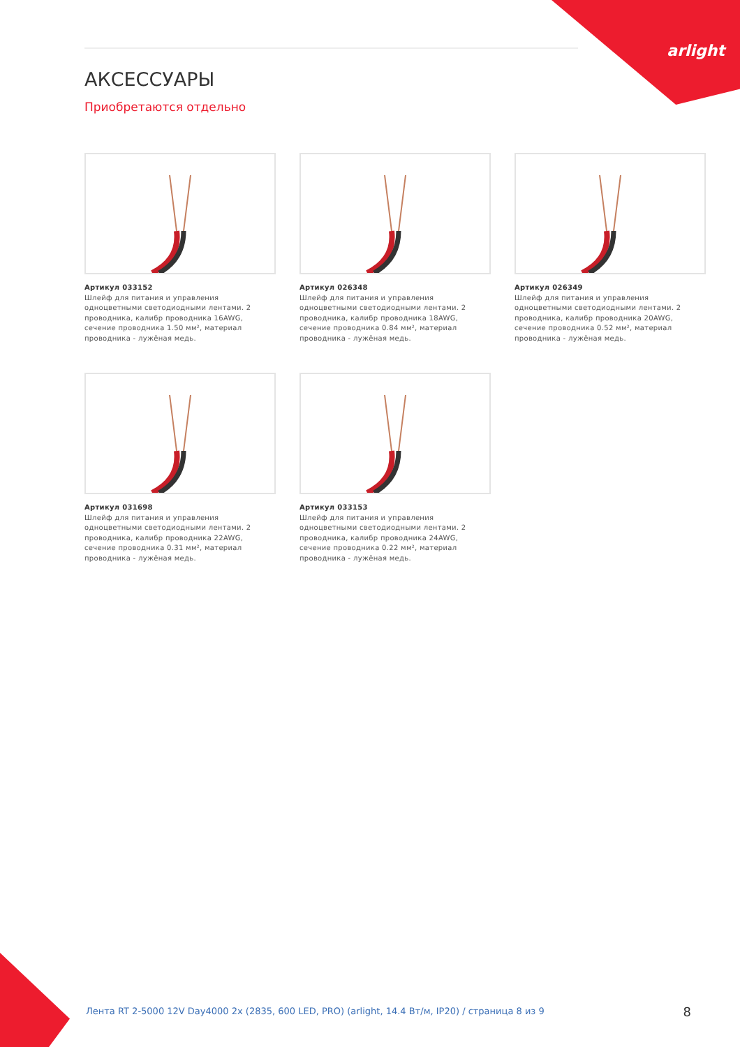arlight
АКСЕССУАРЫ
Приобретаются отдельно
Артикул 033152
Шлейф для питания и управления одноцветными светодиодными лентами. 2 проводника, калибр проводника 16AWG, сечение проводника 1.50 мм², материал проводника - лужёная медь.
Артикул 026348
Шлейф для питания и управления одноцветными светодиодными лентами. 2 проводника, калибр проводника 18AWG, сечение проводника 0.84 мм², материал проводника - лужёная медь.
Артикул 026349
Шлейф для питания и управления одноцветными светодиодными лентами. 2 проводника, калибр проводника 20AWG, сечение проводника 0.52 мм², материал проводника - лужёная медь.
Артикул 031698
Шлейф для питания и управления одноцветными светодиодными лентами. 2 проводника, калибр проводника 22AWG, сечение проводника 0.31 мм², материал проводника - лужёная медь.
Артикул 033153
Шлейф для питания и управления одноцветными светодиодными лентами. 2 проводника, калибр проводника 24AWG, сечение проводника 0.22 мм², материал проводника - лужёная медь.
Лента RT 2-5000 12V Day4000 2x (2835, 600 LED, PRO) (arlight, 14.4 Вт/м, IP20) / страница 8 из 9
8